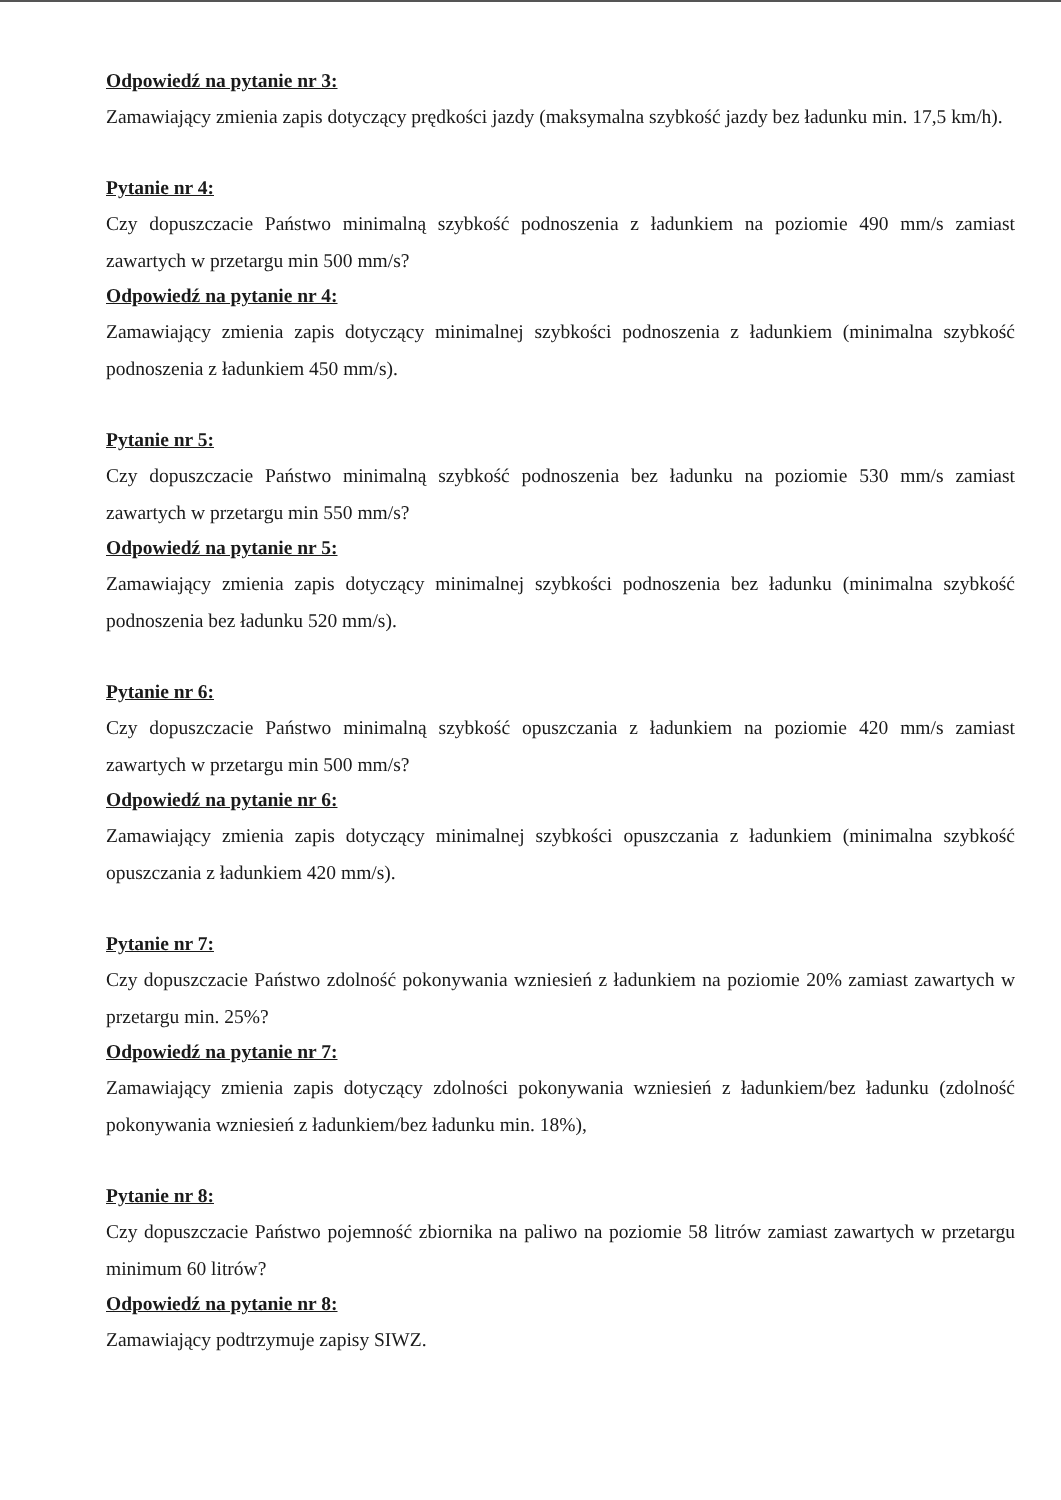Odpowiedź na pytanie nr 3:
Zamawiający zmienia zapis dotyczący prędkości jazdy (maksymalna szybkość jazdy bez ładunku min. 17,5 km/h).
Pytanie nr 4:
Czy dopuszczacie Państwo minimalną szybkość podnoszenia z ładunkiem na poziomie 490 mm/s zamiast zawartych w przetargu min 500 mm/s?
Odpowiedź na pytanie nr 4:
Zamawiający zmienia zapis dotyczący minimalnej szybkości podnoszenia z ładunkiem (minimalna szybkość podnoszenia z ładunkiem 450 mm/s).
Pytanie nr 5:
Czy dopuszczacie Państwo minimalną szybkość podnoszenia bez ładunku na poziomie 530 mm/s zamiast zawartych w przetargu min 550 mm/s?
Odpowiedź na pytanie nr 5:
Zamawiający zmienia zapis dotyczący minimalnej szybkości podnoszenia bez ładunku (minimalna szybkość podnoszenia bez ładunku 520 mm/s).
Pytanie nr 6:
Czy dopuszczacie Państwo minimalną szybkość opuszczania z ładunkiem na poziomie 420 mm/s zamiast zawartych w przetargu min 500 mm/s?
Odpowiedź na pytanie nr 6:
Zamawiający zmienia zapis dotyczący minimalnej szybkości opuszczania z ładunkiem (minimalna szybkość opuszczania z ładunkiem 420 mm/s).
Pytanie nr 7:
Czy dopuszczacie Państwo zdolność pokonywania wzniesień z ładunkiem na poziomie 20% zamiast zawartych w przetargu min. 25%?
Odpowiedź na pytanie nr 7:
Zamawiający zmienia zapis dotyczący zdolności pokonywania wzniesień z ładunkiem/bez ładunku (zdolność pokonywania wzniesień z ładunkiem/bez ładunku min. 18%),
Pytanie nr 8:
Czy dopuszczacie Państwo pojemność zbiornika na paliwo na poziomie 58 litrów zamiast zawartych w przetargu minimum 60 litrów?
Odpowiedź na pytanie nr 8:
Zamawiający podtrzymuje zapisy SIWZ.